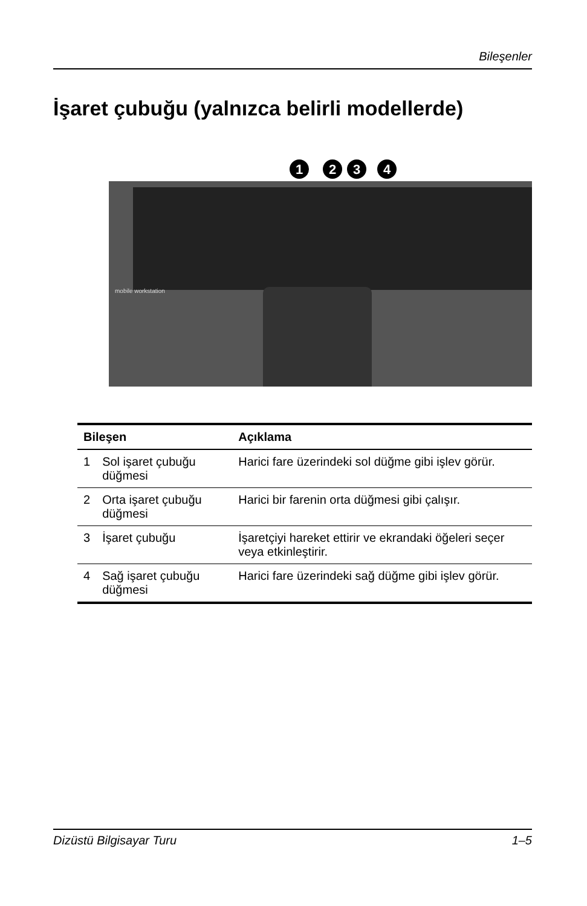Bileşenler
İşaret çubuğu (yalnızca belirli modellerde)
mobile workstation
1
2
3
4
| Bileşen | | Açıklama |
| --- | --- | --- |
| 1 | Sol işaret çubuğu düğmesi | Harici fare üzerindeki sol düğme gibi işlev görür. |
| 2 | Orta işaret çubuğu düğmesi | Harici bir farenin orta düğmesi gibi çalışır. |
| 3 | İşaret çubuğu | İşaretçiyi hareket ettirir ve ekrandaki öğeleri seçer veya etkinleştirir. |
| 4 | Sağ işaret çubuğu düğmesi | Harici fare üzerindeki sağ düğme gibi işlev görür. |
Dizüstü Bilgisayar Turu 1–5